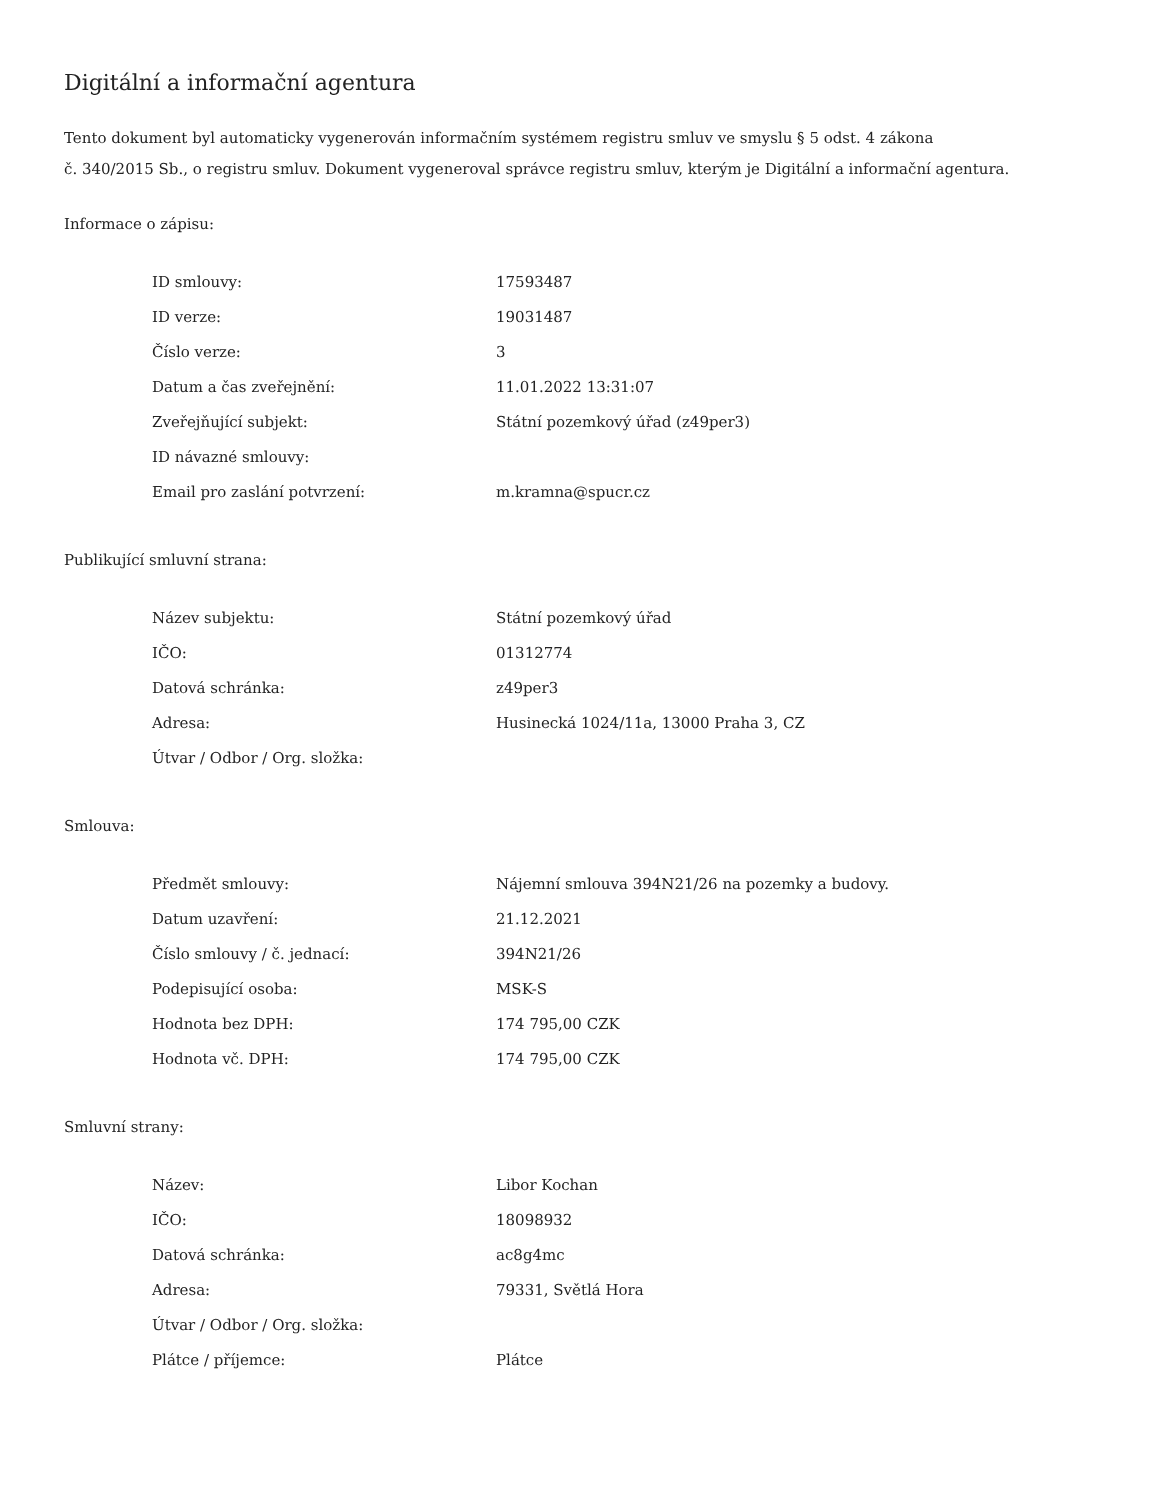Digitální a informační agentura
Tento dokument byl automaticky vygenerován informačním systémem registru smluv ve smyslu § 5 odst. 4 zákona
č. 340/2015 Sb., o registru smluv. Dokument vygeneroval správce registru smluv, kterým je Digitální a informační agentura.
Informace o zápisu:
| ID smlouvy: | 17593487 |
| ID verze: | 19031487 |
| Číslo verze: | 3 |
| Datum a čas zveřejnění: | 11.01.2022 13:31:07 |
| Zveřejňující subjekt: | Státní pozemkový úřad (z49per3) |
| ID návazné smlouvy: | |
| Email pro zaslání potvrzení: | m.kramna@spucr.cz |
Publikující smluvní strana:
| Název subjektu: | Státní pozemkový úřad |
| IČO: | 01312774 |
| Datová schránka: | z49per3 |
| Adresa: | Husinecká 1024/11a, 13000 Praha 3, CZ |
| Útvar / Odbor / Org. složka: | |
Smlouva:
| Předmět smlouvy: | Nájemní smlouva 394N21/26 na pozemky a budovy. |
| Datum uzavření: | 21.12.2021 |
| Číslo smlouvy / č. jednací: | 394N21/26 |
| Podepisující osoba: | MSK-S |
| Hodnota bez DPH: | 174 795,00 CZK |
| Hodnota vč. DPH: | 174 795,00 CZK |
Smluvní strany:
| Název: | Libor Kochan |
| IČO: | 18098932 |
| Datová schránka: | ac8g4mc |
| Adresa: | 79331, Světlá Hora |
| Útvar / Odbor / Org. složka: | |
| Plátce / příjemce: | Plátce |